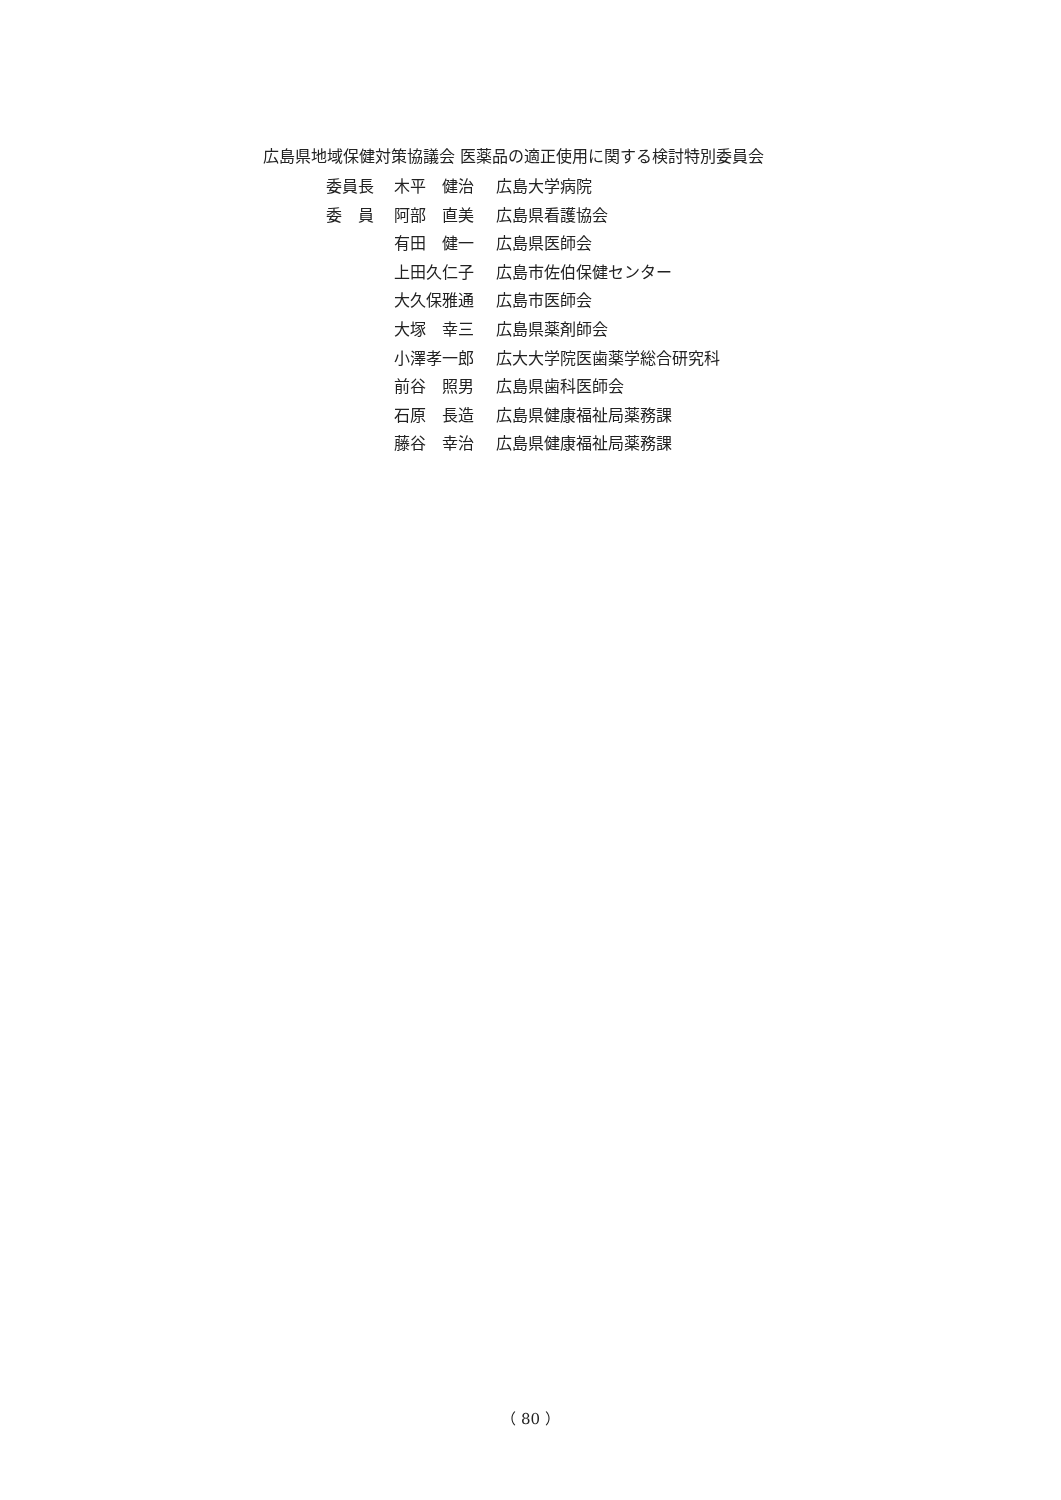広島県地域保健対策協議会 医薬品の適正使用に関する検討特別委員会
委員長 木平　健治 広島大学病院
委　員 阿部　直美 広島県看護協会
有田　健一 広島県医師会
上田久仁子 広島市佐伯保健センター
大久保雅通 広島市医師会
大塚　幸三 広島県薬剤師会
小澤孝一郎 広大大学院医歯薬学総合研究科
前谷　照男 広島県歯科医師会
石原　長造 広島県健康福祉局薬務課
藤谷　幸治 広島県健康福祉局薬務課
（ 80 ）